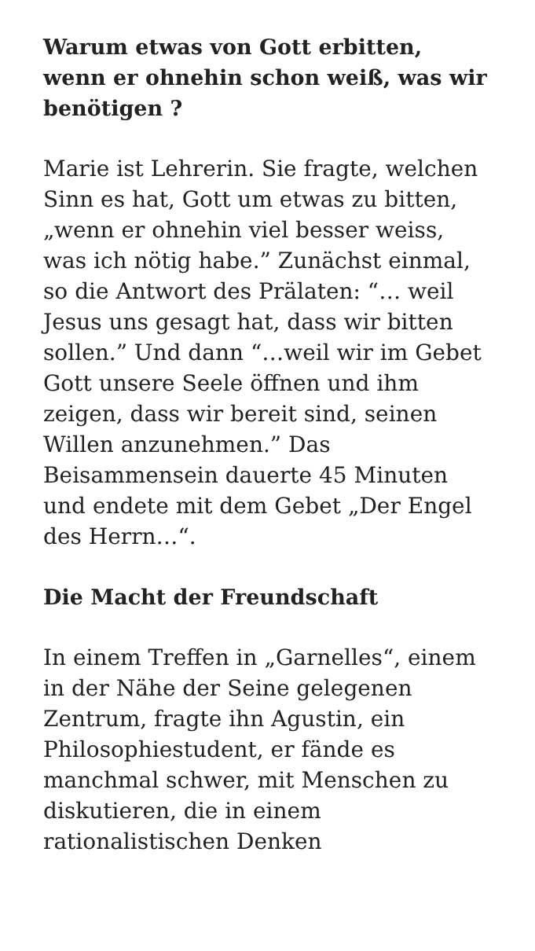Warum etwas von Gott erbitten, wenn er ohnehin schon weiß, was wir benötigen ?
Marie ist Lehrerin. Sie fragte, welchen Sinn es hat, Gott um etwas zu bitten, „wenn er ohnehin viel besser weiss, was ich nötig habe.” Zunächst einmal, so die Antwort des Prälaten: “… weil Jesus uns gesagt hat, dass wir bitten sollen.” Und dann “…weil wir im Gebet Gott unsere Seele öffnen und ihm zeigen, dass wir bereit sind, seinen Willen anzunehmen.” Das Beisammensein dauerte 45 Minuten und endete mit dem Gebet „Der Engel des Herrn…“.
Die Macht der Freundschaft
In einem Treffen in „Garnelles“, einem in der Nähe der Seine gelegenen Zentrum, fragte ihn Agustin, ein Philosophiestudent, er fände es manchmal schwer, mit Menschen zu diskutieren, die in einem rationalistischen Denken